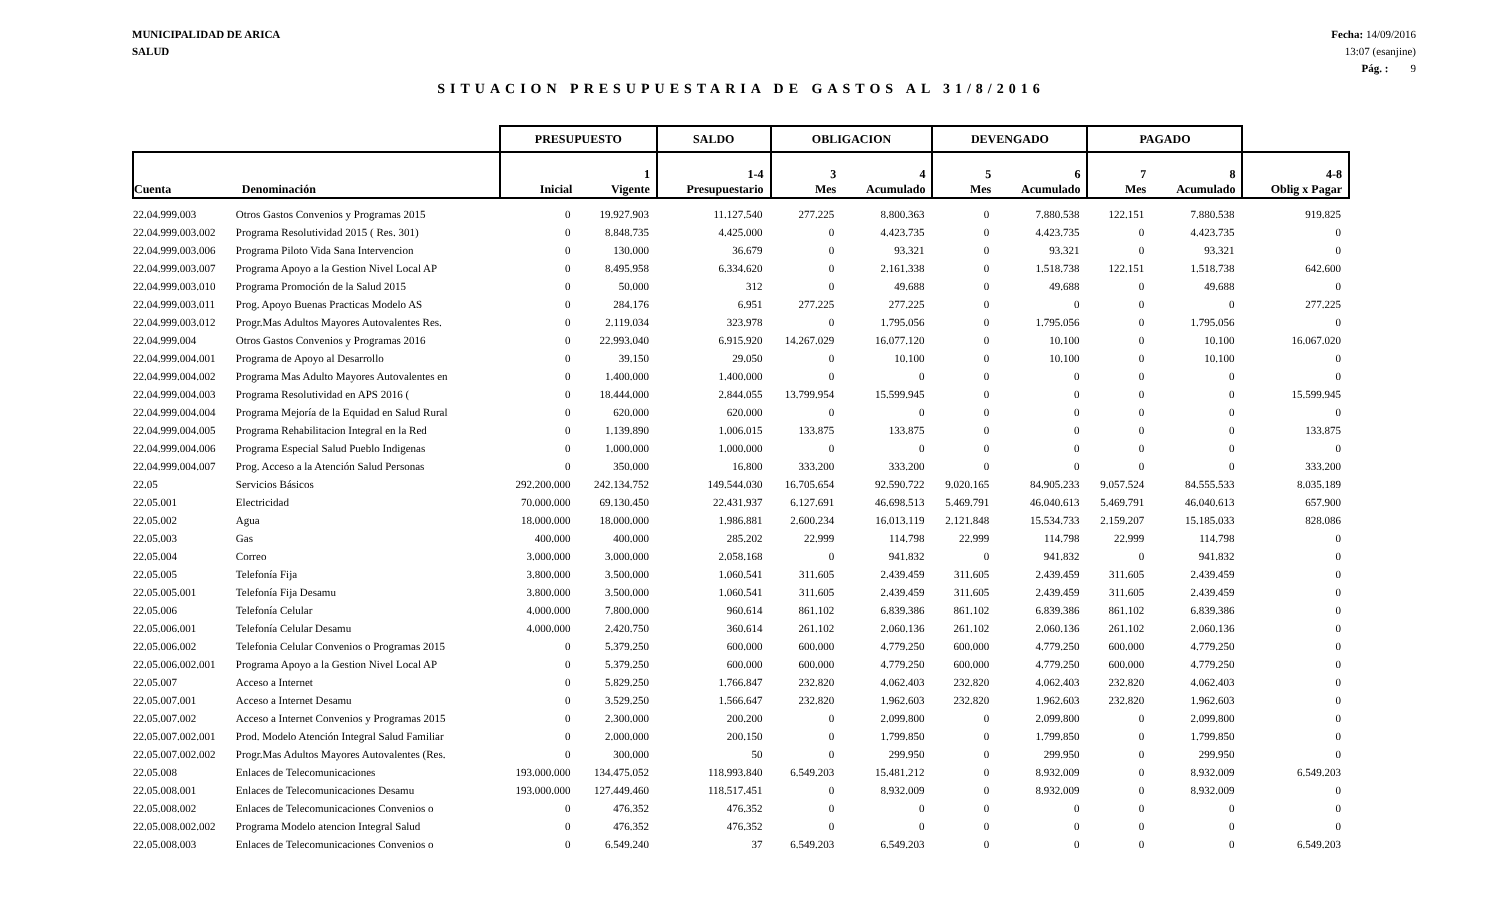MUNICIPALIDAD DE ARICA
SALUD
Fecha: 14/09/2016
13:07 (esanjine)
Pág. : 9
SITUACION PRESUPUESTARIA DE GASTOS AL 31/8/2016
| | | PRESUPUESTO | | SALDO | OBLIGACION | | DEVENGADO | | PAGADO | | |
| --- | --- | --- | --- | --- | --- | --- | --- | --- | --- | --- | --- |
| Cuenta | Denominación | Inicial | 1 Vigente | 1-4 Presupuestario | 3 Mes | 4 Acumulado | 5 Mes | 6 Acumulado | 7 Mes | 8 Acumulado | 4-8 Oblig x Pagar |
| 22.04.999.003 | Otros Gastos Convenios y Programas 2015 | 0 | 19.927.903 | 11.127.540 | 277.225 | 8.800.363 | 0 | 7.880.538 | 122.151 | 7.880.538 | 919.825 |
| 22.04.999.003.002 | Programa Resolutividad 2015 ( Res. 301) | 0 | 8.848.735 | 4.425.000 | 0 | 4.423.735 | 0 | 4.423.735 | 0 | 4.423.735 | 0 |
| 22.04.999.003.006 | Programa Piloto Vida Sana Intervencion | 0 | 130.000 | 36.679 | 0 | 93.321 | 0 | 93.321 | 0 | 93.321 | 0 |
| 22.04.999.003.007 | Programa Apoyo a la Gestion Nivel Local AP | 0 | 8.495.958 | 6.334.620 | 0 | 2.161.338 | 0 | 1.518.738 | 122.151 | 1.518.738 | 642.600 |
| 22.04.999.003.010 | Programa Promoción de la Salud 2015 | 0 | 50.000 | 312 | 0 | 49.688 | 0 | 49.688 | 0 | 49.688 | 0 |
| 22.04.999.003.011 | Prog. Apoyo Buenas Practicas Modelo AS | 0 | 284.176 | 6.951 | 277.225 | 277.225 | 0 | 0 | 0 | 0 | 277.225 |
| 22.04.999.003.012 | Progr.Mas Adultos Mayores Autovalentes Res. | 0 | 2.119.034 | 323.978 | 0 | 1.795.056 | 0 | 1.795.056 | 0 | 1.795.056 | 0 |
| 22.04.999.004 | Otros Gastos Convenios y Programas 2016 | 0 | 22.993.040 | 6.915.920 | 14.267.029 | 16.077.120 | 0 | 10.100 | 0 | 10.100 | 16.067.020 |
| 22.04.999.004.001 | Programa de Apoyo al Desarrollo | 0 | 39.150 | 29.050 | 0 | 10.100 | 0 | 10.100 | 0 | 10.100 | 0 |
| 22.04.999.004.002 | Programa Mas Adulto Mayores Autovalentes en | 0 | 1.400.000 | 1.400.000 | 0 | 0 | 0 | 0 | 0 | 0 | 0 |
| 22.04.999.004.003 | Programa Resolutividad en APS 2016 ( | 0 | 18.444.000 | 2.844.055 | 13.799.954 | 15.599.945 | 0 | 0 | 0 | 0 | 15.599.945 |
| 22.04.999.004.004 | Programa Mejoría de la Equidad en Salud Rural | 0 | 620.000 | 620.000 | 0 | 0 | 0 | 0 | 0 | 0 | 0 |
| 22.04.999.004.005 | Programa Rehabilitacion Integral en la Red | 0 | 1.139.890 | 1.006.015 | 133.875 | 133.875 | 0 | 0 | 0 | 0 | 133.875 |
| 22.04.999.004.006 | Programa Especial Salud Pueblo Indigenas | 0 | 1.000.000 | 1.000.000 | 0 | 0 | 0 | 0 | 0 | 0 | 0 |
| 22.04.999.004.007 | Prog. Acceso a la Atención Salud Personas | 0 | 350.000 | 16.800 | 333.200 | 333.200 | 0 | 0 | 0 | 0 | 333.200 |
| 22.05 | Servicios Básicos | 292.200.000 | 242.134.752 | 149.544.030 | 16.705.654 | 92.590.722 | 9.020.165 | 84.905.233 | 9.057.524 | 84.555.533 | 8.035.189 |
| 22.05.001 | Electricidad | 70.000.000 | 69.130.450 | 22.431.937 | 6.127.691 | 46.698.513 | 5.469.791 | 46.040.613 | 5.469.791 | 46.040.613 | 657.900 |
| 22.05.002 | Agua | 18.000.000 | 18.000.000 | 1.986.881 | 2.600.234 | 16.013.119 | 2.121.848 | 15.534.733 | 2.159.207 | 15.185.033 | 828.086 |
| 22.05.003 | Gas | 400.000 | 400.000 | 285.202 | 22.999 | 114.798 | 22.999 | 114.798 | 22.999 | 114.798 | 0 |
| 22.05.004 | Correo | 3.000.000 | 3.000.000 | 2.058.168 | 0 | 941.832 | 0 | 941.832 | 0 | 941.832 | 0 |
| 22.05.005 | Telefonía Fija | 3.800.000 | 3.500.000 | 1.060.541 | 311.605 | 2.439.459 | 311.605 | 2.439.459 | 311.605 | 2.439.459 | 0 |
| 22.05.005.001 | Telefonía Fija Desamu | 3.800.000 | 3.500.000 | 1.060.541 | 311.605 | 2.439.459 | 311.605 | 2.439.459 | 311.605 | 2.439.459 | 0 |
| 22.05.006 | Telefonía Celular | 4.000.000 | 7.800.000 | 960.614 | 861.102 | 6.839.386 | 861.102 | 6.839.386 | 861.102 | 6.839.386 | 0 |
| 22.05.006.001 | Telefonía Celular Desamu | 4.000.000 | 2.420.750 | 360.614 | 261.102 | 2.060.136 | 261.102 | 2.060.136 | 261.102 | 2.060.136 | 0 |
| 22.05.006.002 | Telefonia Celular Convenios o Programas 2015 | 0 | 5.379.250 | 600.000 | 600.000 | 4.779.250 | 600.000 | 4.779.250 | 600.000 | 4.779.250 | 0 |
| 22.05.006.002.001 | Programa Apoyo a la Gestion Nivel Local AP | 0 | 5.379.250 | 600.000 | 600.000 | 4.779.250 | 600.000 | 4.779.250 | 600.000 | 4.779.250 | 0 |
| 22.05.007 | Acceso a Internet | 0 | 5.829.250 | 1.766.847 | 232.820 | 4.062.403 | 232.820 | 4.062.403 | 232.820 | 4.062.403 | 0 |
| 22.05.007.001 | Acceso a Internet Desamu | 0 | 3.529.250 | 1.566.647 | 232.820 | 1.962.603 | 232.820 | 1.962.603 | 232.820 | 1.962.603 | 0 |
| 22.05.007.002 | Acceso a Internet Convenios y Programas 2015 | 0 | 2.300.000 | 200.200 | 0 | 2.099.800 | 0 | 2.099.800 | 0 | 2.099.800 | 0 |
| 22.05.007.002.001 | Prod. Modelo Atención Integral Salud Familiar | 0 | 2.000.000 | 200.150 | 0 | 1.799.850 | 0 | 1.799.850 | 0 | 1.799.850 | 0 |
| 22.05.007.002.002 | Progr.Mas Adultos Mayores Autovalentes (Res. | 0 | 300.000 | 50 | 0 | 299.950 | 0 | 299.950 | 0 | 299.950 | 0 |
| 22.05.008 | Enlaces de Telecomunicaciones | 193.000.000 | 134.475.052 | 118.993.840 | 6.549.203 | 15.481.212 | 0 | 8.932.009 | 0 | 8.932.009 | 6.549.203 |
| 22.05.008.001 | Enlaces de Telecomunicaciones Desamu | 193.000.000 | 127.449.460 | 118.517.451 | 0 | 8.932.009 | 0 | 8.932.009 | 0 | 8.932.009 | 0 |
| 22.05.008.002 | Enlaces de Telecomunicaciones Convenios o | 0 | 476.352 | 476.352 | 0 | 0 | 0 | 0 | 0 | 0 | 0 |
| 22.05.008.002.002 | Programa Modelo atencion Integral Salud | 0 | 476.352 | 476.352 | 0 | 0 | 0 | 0 | 0 | 0 | 0 |
| 22.05.008.003 | Enlaces de Telecomunicaciones Convenios o | 0 | 6.549.240 | 37 | 6.549.203 | 6.549.203 | 0 | 0 | 0 | 0 | 6.549.203 |